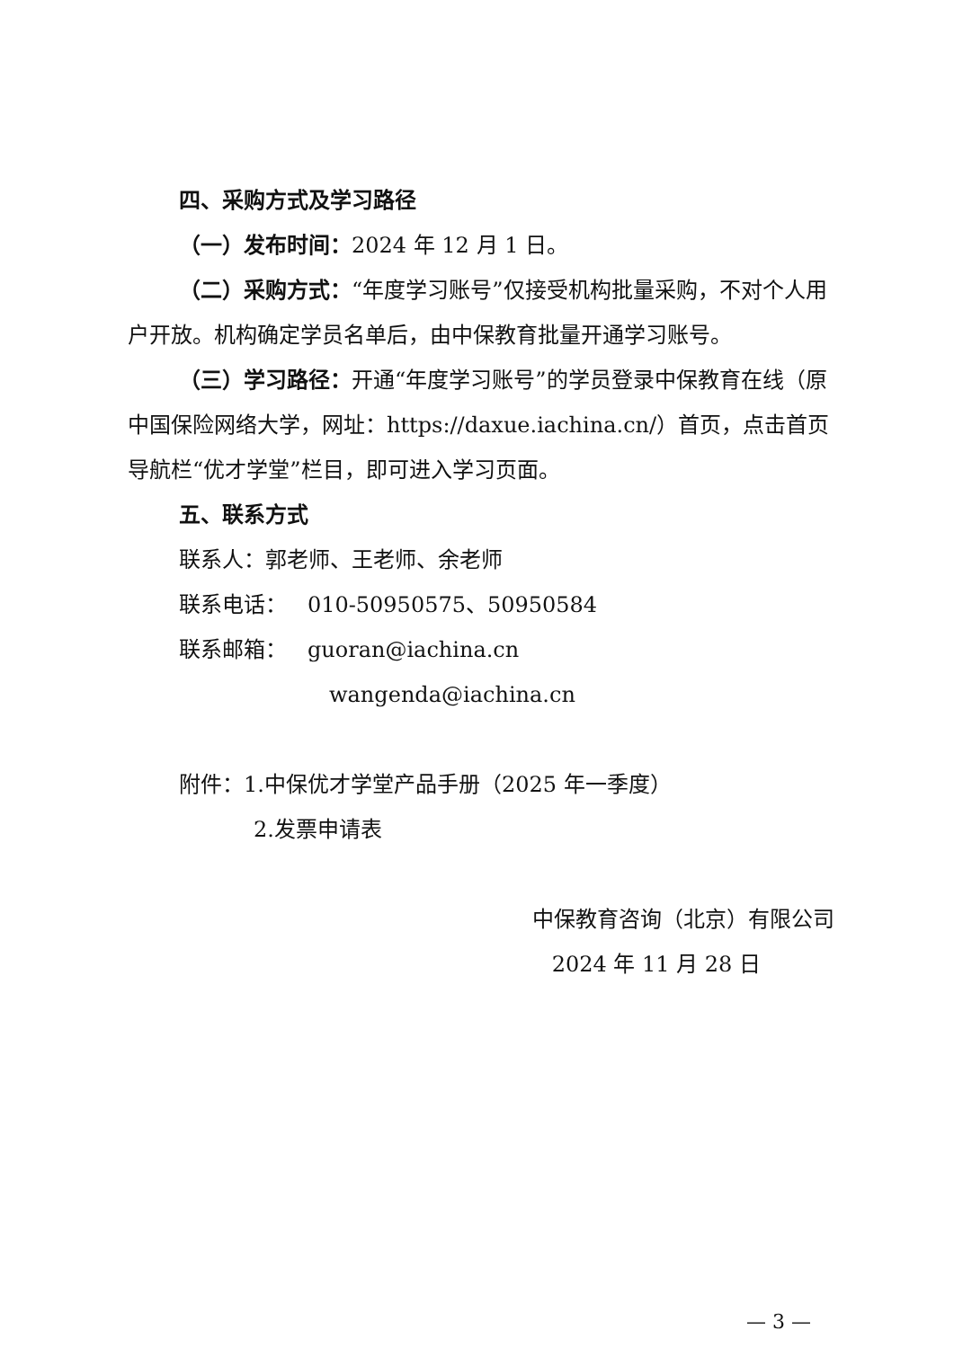四、采购方式及学习路径
（一）发布时间：2024 年 12 月 1 日。
（二）采购方式：“年度学习账号”仅接受机构批量采购，不对个人用户开放。机构确定学员名单后，由中保教育批量开通学习账号。
（三）学习路径：开通“年度学习账号”的学员登录中保教育在线（原中国保险网络大学，网址：https://daxue.iachina.cn/）首页，点击首页导航栏“优才学堂”栏目，即可进入学习页面。
五、联系方式
联系人：郭老师、王老师、余老师
联系电话： 010-50950575、50950584
联系邮箱： guoran@iachina.cn
wangenda@iachina.cn
附件：1.中保优才学堂产品手册（2025 年一季度）
2.发票申请表
中保教育咨询（北京）有限公司
2024 年 11 月 28 日
— 3 —